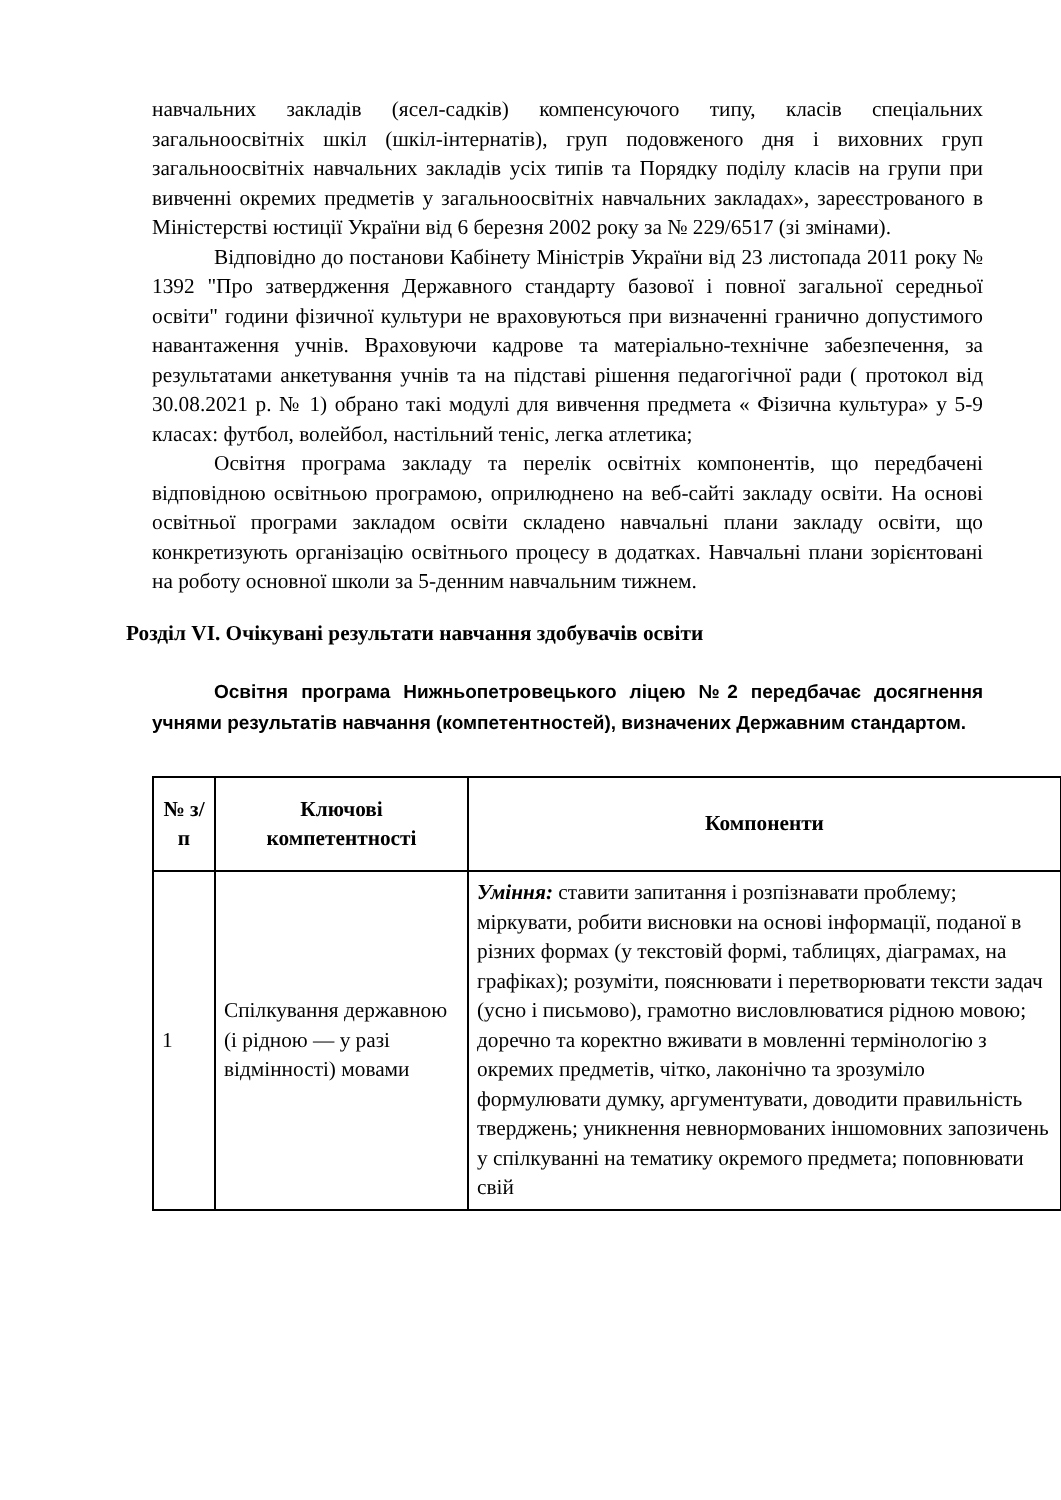навчальних закладів (ясел-садків) компенсуючого типу, класів спеціальних загальноосвітніх шкіл (шкіл-інтернатів), груп подовженого дня і виховних груп загальноосвітніх навчальних закладів усіх типів та Порядку поділу класів на групи при вивченні окремих предметів у загальноосвітніх навчальних закладах», зареєстрованого в Міністерстві юстиції України від 6 березня 2002 року за № 229/6517 (зі змінами).
Відповідно до постанови Кабінету Міністрів України від 23 листопада 2011 року № 1392 "Про затвердження Державного стандарту базової і повної загальної середньої освіти" години фізичної культури не враховуються при визначенні гранично допустимого навантаження учнів. Враховуючи кадрове та матеріально-технічне забезпечення, за результатами анкетування учнів та на підставі рішення педагогічної ради ( протокол від 30.08.2021 р. № 1) обрано такі модулі для вивчення предмета « Фізична культура» у 5-9 класах: футбол, волейбол, настільний теніс, легка атлетика;
Освітня програма закладу та перелік освітніх компонентів, що передбачені відповідною освітньою програмою, оприлюднено на веб-сайті закладу освіти. На основі освітньої програми закладом освіти складено навчальні плани закладу освіти, що конкретизують організацію освітнього процесу в додатках. Навчальні плани зорієнтовані на роботу основної школи за 5-денним навчальним тижнем.
Розділ VI. Очікувані результати навчання здобувачів освіти
Освітня програма Нижньопетровецького ліцею №2 передбачає досягнення учнями результатів навчання (компетентностей), визначених Державним стандартом.
| № з/п | Ключові компетентності | Компоненти |
| --- | --- | --- |
| 1 | Спілкування державною (і рідною — у разі відмінності) мовами | Уміння: ставити запитання і розпізнавати проблему; міркувати, робити висновки на основі інформації, поданої в різних формах (у текстовій формі, таблицях, діаграмах, на графіках); розуміти, пояснювати і перетворювати тексти задач (усно і письмово), грамотно висловлюватися рідною мовою; доречно та коректно вживати в мовленні термінологію з окремих предметів, чітко, лаконічно та зрозуміло формулювати думку, аргументувати, доводити правильність тверджень; уникнення невнормованих іншомовних запозичень у спілкуванні на тематику окремого предмета; поповнювати свій |